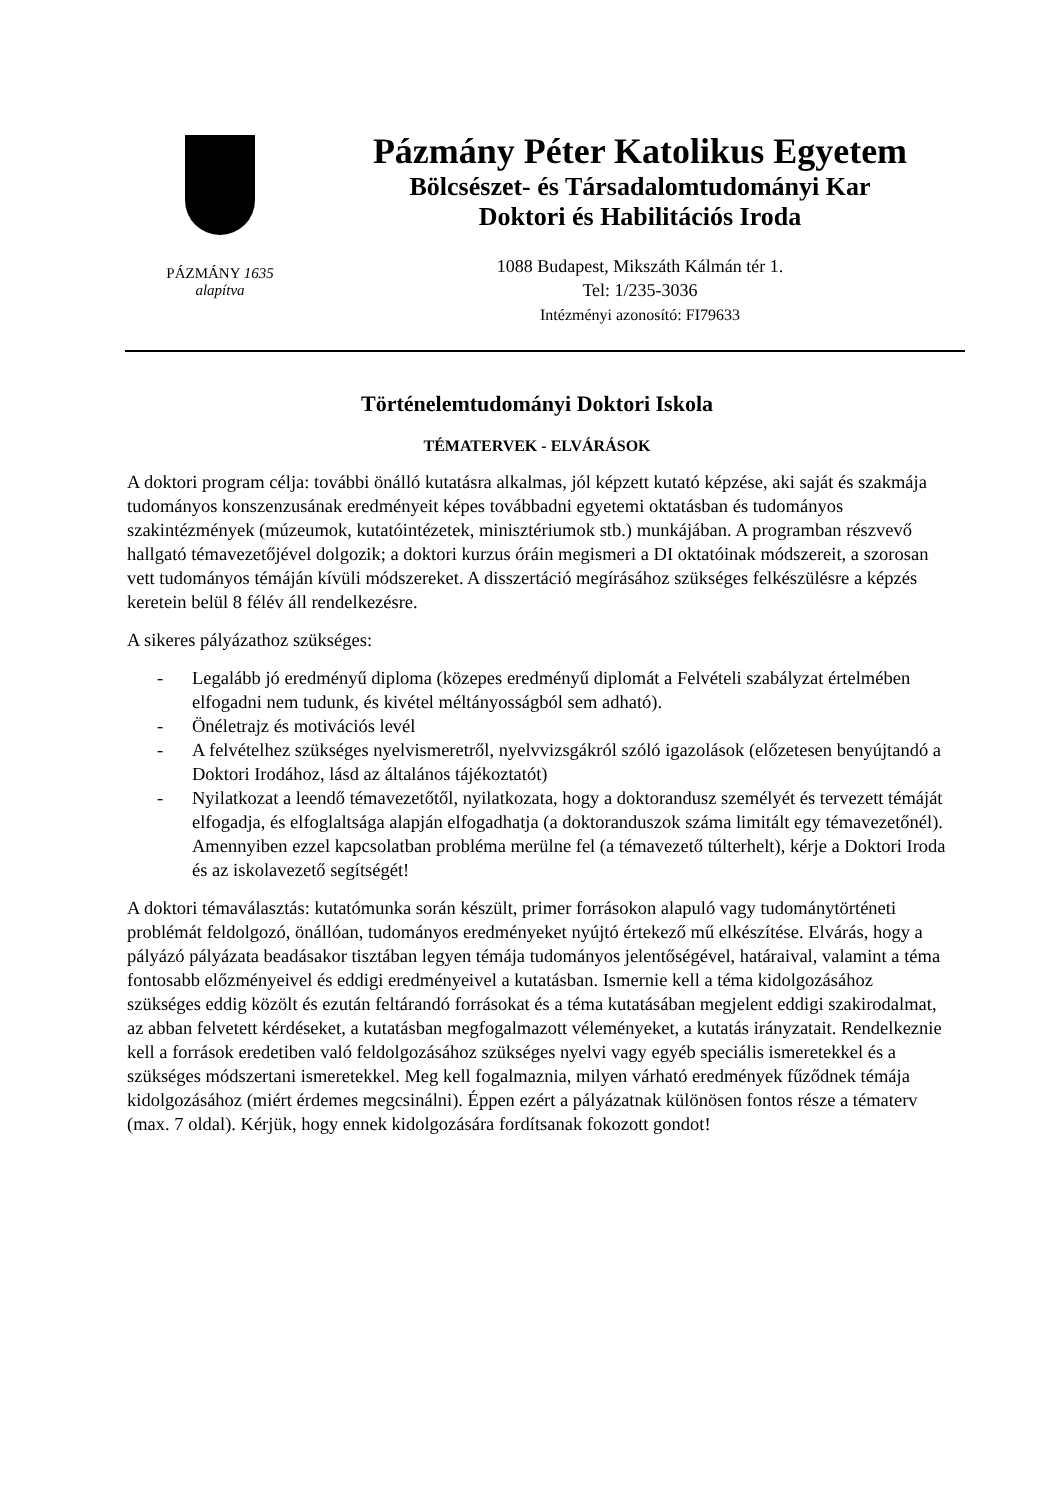PÁZMÁNY 1635
alapítva
Pázmány Péter Katolikus Egyetem
Bölcsészet- és Társadalomtudományi Kar
Doktori és Habilitációs Iroda
1088 Budapest, Mikszáth Kálmán tér 1.
Tel: 1/235-3036
Intézményi azonosító: FI79633
Történelemtudományi Doktori Iskola
TÉMATERVEK - ELVÁRÁSOK
A doktori program célja: további önálló kutatásra alkalmas, jól képzett kutató képzése, aki saját és szakmája tudományos konszenzusának eredményeit képes továbbadni egyetemi oktatásban és tudományos szakintézmények (múzeumok, kutatóintézetek, minisztériumok stb.) munkájában. A programban részvevő hallgató témavezetőjével dolgozik; a doktori kurzus óráin megismeri a DI oktatóinak módszereit, a szorosan vett tudományos témáján kívüli módszereket. A disszertáció megírásához szükséges felkészülésre a képzés keretein belül 8 félév áll rendelkezésre.
A sikeres pályázathoz szükséges:
- Legalább jó eredményű diploma (közepes eredményű diplomát a Felvételi szabályzat értelmében elfogadni nem tudunk, és kivétel méltányosságból sem adható).
- Önéletrajz és motivációs levél
- A felvételhez szükséges nyelvismeretről, nyelvvizsgákról szóló igazolások (előzetesen benyújtandó a Doktori Irodához, lásd az általános tájékoztatót)
- Nyilatkozat a leendő témavezetőtől, nyilatkozata, hogy a doktorandusz személyét és tervezett témáját elfogadja, és elfoglaltsága alapján elfogadhatja (a doktoranduszok száma limitált egy témavezetőnél). Amennyiben ezzel kapcsolatban probléma merülne fel (a témavezető túlterhelt), kérje a Doktori Iroda és az iskolavezető segítségét!
A doktori témaválasztás: kutatómunka során készült, primer forrásokon alapuló vagy tudománytörténeti problémát feldolgozó, önállóan, tudományos eredményeket nyújtó értekező mű elkészítése. Elvárás, hogy a pályázó pályázata beadásakor tisztában legyen témája tudományos jelentőségével, határaival, valamint a téma fontosabb előzményeivel és eddigi eredményeivel a kutatásban. Ismernie kell a téma kidolgozásához szükséges eddig közölt és ezután feltárandó forrásokat és a téma kutatásában megjelent eddigi szakirodalmat, az abban felvetett kérdéseket, a kutatásban megfogalmazott véleményeket, a kutatás irányzatait. Rendelkeznie kell a források eredetiben való feldolgozásához szükséges nyelvi vagy egyéb speciális ismeretekkel és a szükséges módszertani ismeretekkel. Meg kell fogalmaznia, milyen várható eredmények fűződnek témája kidolgozásához (miért érdemes megcsinálni). Éppen ezért a pályázatnak különösen fontos része a tématerv (max. 7 oldal). Kérjük, hogy ennek kidolgozására fordítsanak fokozott gondot!